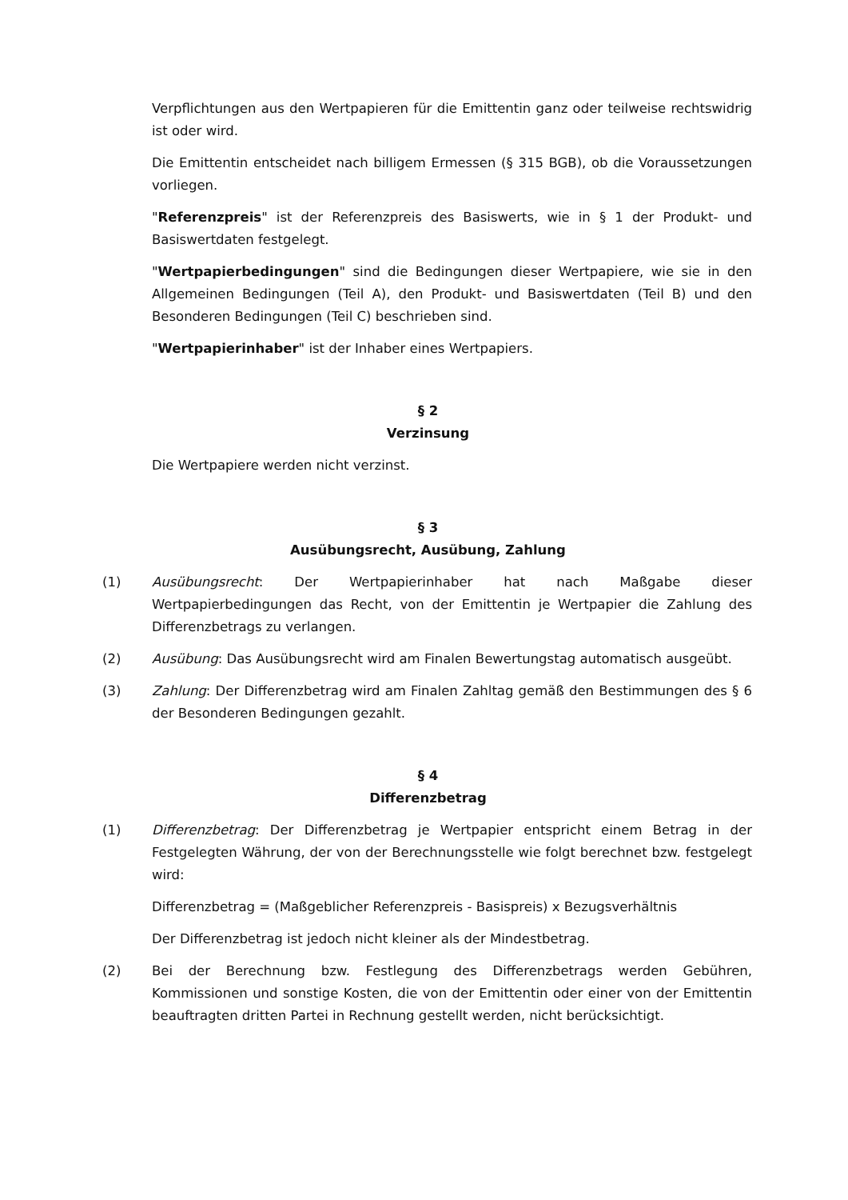Verpflichtungen aus den Wertpapieren für die Emittentin ganz oder teilweise rechtswidrig ist oder wird.
Die Emittentin entscheidet nach billigem Ermessen (§ 315 BGB), ob die Voraussetzungen vorliegen.
"Referenzpreis" ist der Referenzpreis des Basiswerts, wie in § 1 der Produkt- und Basiswertdaten festgelegt.
"Wertpapierbedingungen" sind die Bedingungen dieser Wertpapiere, wie sie in den Allgemeinen Bedingungen (Teil A), den Produkt- und Basiswertdaten (Teil B) und den Besonderen Bedingungen (Teil C) beschrieben sind.
"Wertpapierinhaber" ist der Inhaber eines Wertpapiers.
§ 2
Verzinsung
Die Wertpapiere werden nicht verzinst.
§ 3
Ausübungsrecht, Ausübung, Zahlung
(1) Ausübungsrecht: Der Wertpapierinhaber hat nach Maßgabe dieser Wertpapierbedingungen das Recht, von der Emittentin je Wertpapier die Zahlung des Differenzbetrags zu verlangen.
(2) Ausübung: Das Ausübungsrecht wird am Finalen Bewertungstag automatisch ausgeübt.
(3) Zahlung: Der Differenzbetrag wird am Finalen Zahltag gemäß den Bestimmungen des § 6 der Besonderen Bedingungen gezahlt.
§ 4
Differenzbetrag
(1) Differenzbetrag: Der Differenzbetrag je Wertpapier entspricht einem Betrag in der Festgelegten Währung, der von der Berechnungsstelle wie folgt berechnet bzw. festgelegt wird:
Differenzbetrag = (Maßgeblicher Referenzpreis - Basispreis) x Bezugsverhältnis
Der Differenzbetrag ist jedoch nicht kleiner als der Mindestbetrag.
(2) Bei der Berechnung bzw. Festlegung des Differenzbetrags werden Gebühren, Kommissionen und sonstige Kosten, die von der Emittentin oder einer von der Emittentin beauftragten dritten Partei in Rechnung gestellt werden, nicht berücksichtigt.